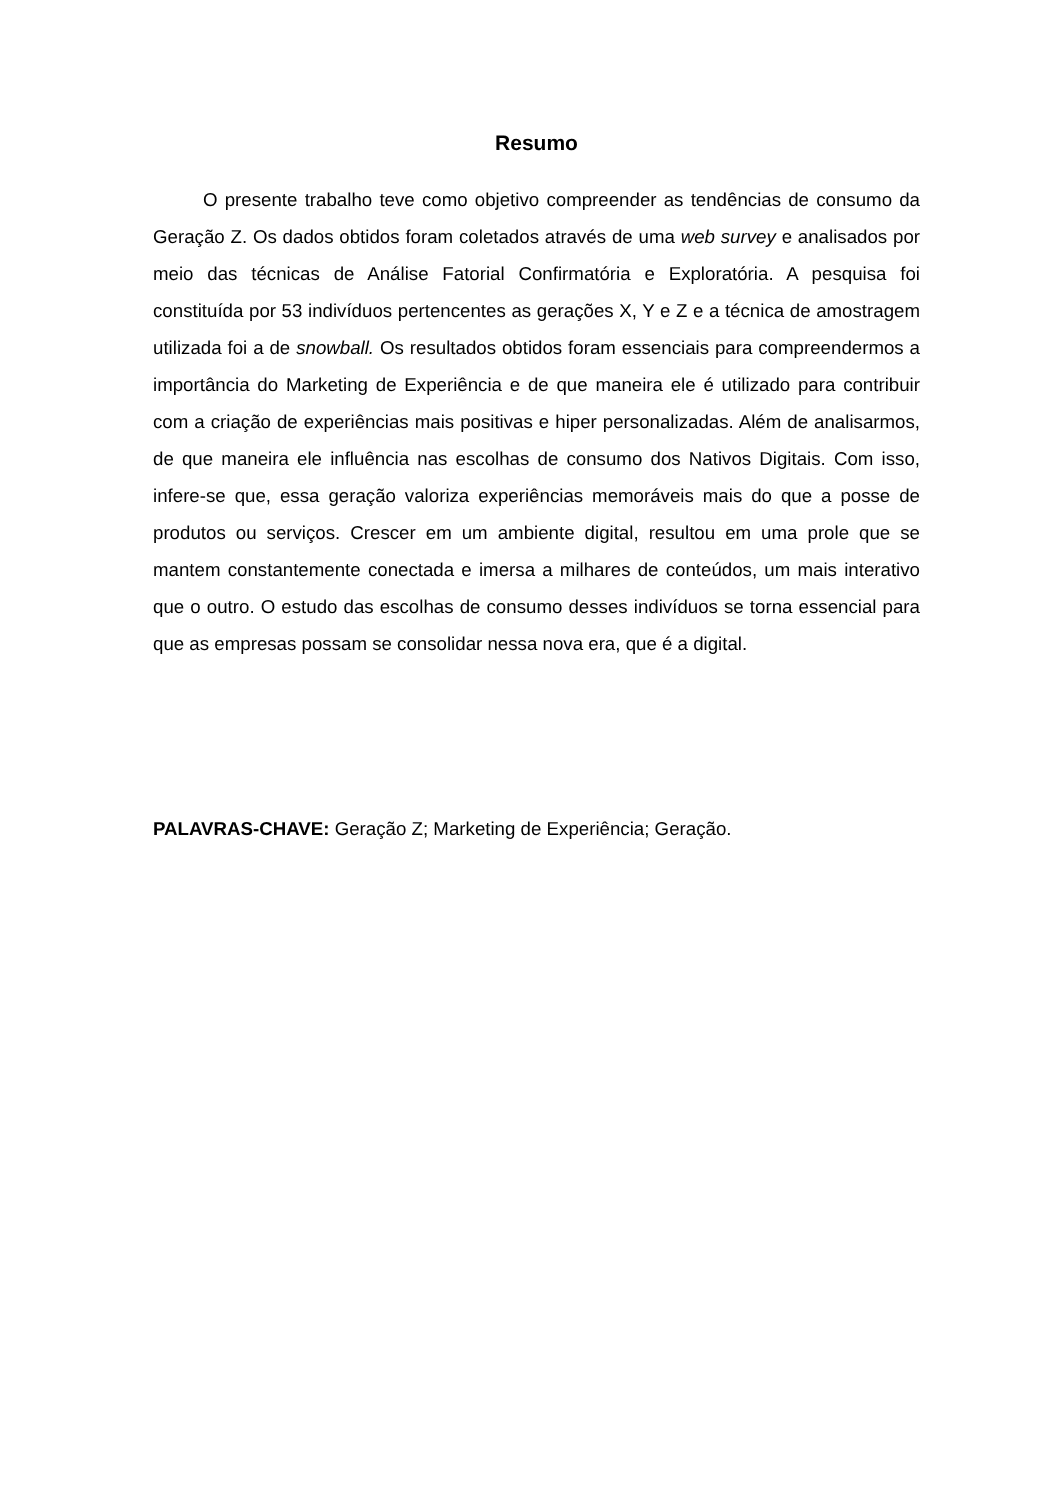Resumo
O presente trabalho teve como objetivo compreender as tendências de consumo da Geração Z. Os dados obtidos foram coletados através de uma web survey e analisados por meio das técnicas de Análise Fatorial Confirmatória e Exploratória. A pesquisa foi constituída por 53 indivíduos pertencentes as gerações X, Y e Z e a técnica de amostragem utilizada foi a de snowball. Os resultados obtidos foram essenciais para compreendermos a importância do Marketing de Experiência e de que maneira ele é utilizado para contribuir com a criação de experiências mais positivas e hiper personalizadas. Além de analisarmos, de que maneira ele influência nas escolhas de consumo dos Nativos Digitais. Com isso, infere-se que, essa geração valoriza experiências memoráveis mais do que a posse de produtos ou serviços. Crescer em um ambiente digital, resultou em uma prole que se mantem constantemente conectada e imersa a milhares de conteúdos, um mais interativo que o outro. O estudo das escolhas de consumo desses indivíduos se torna essencial para que as empresas possam se consolidar nessa nova era, que é a digital.
PALAVRAS-CHAVE: Geração Z; Marketing de Experiência; Geração.